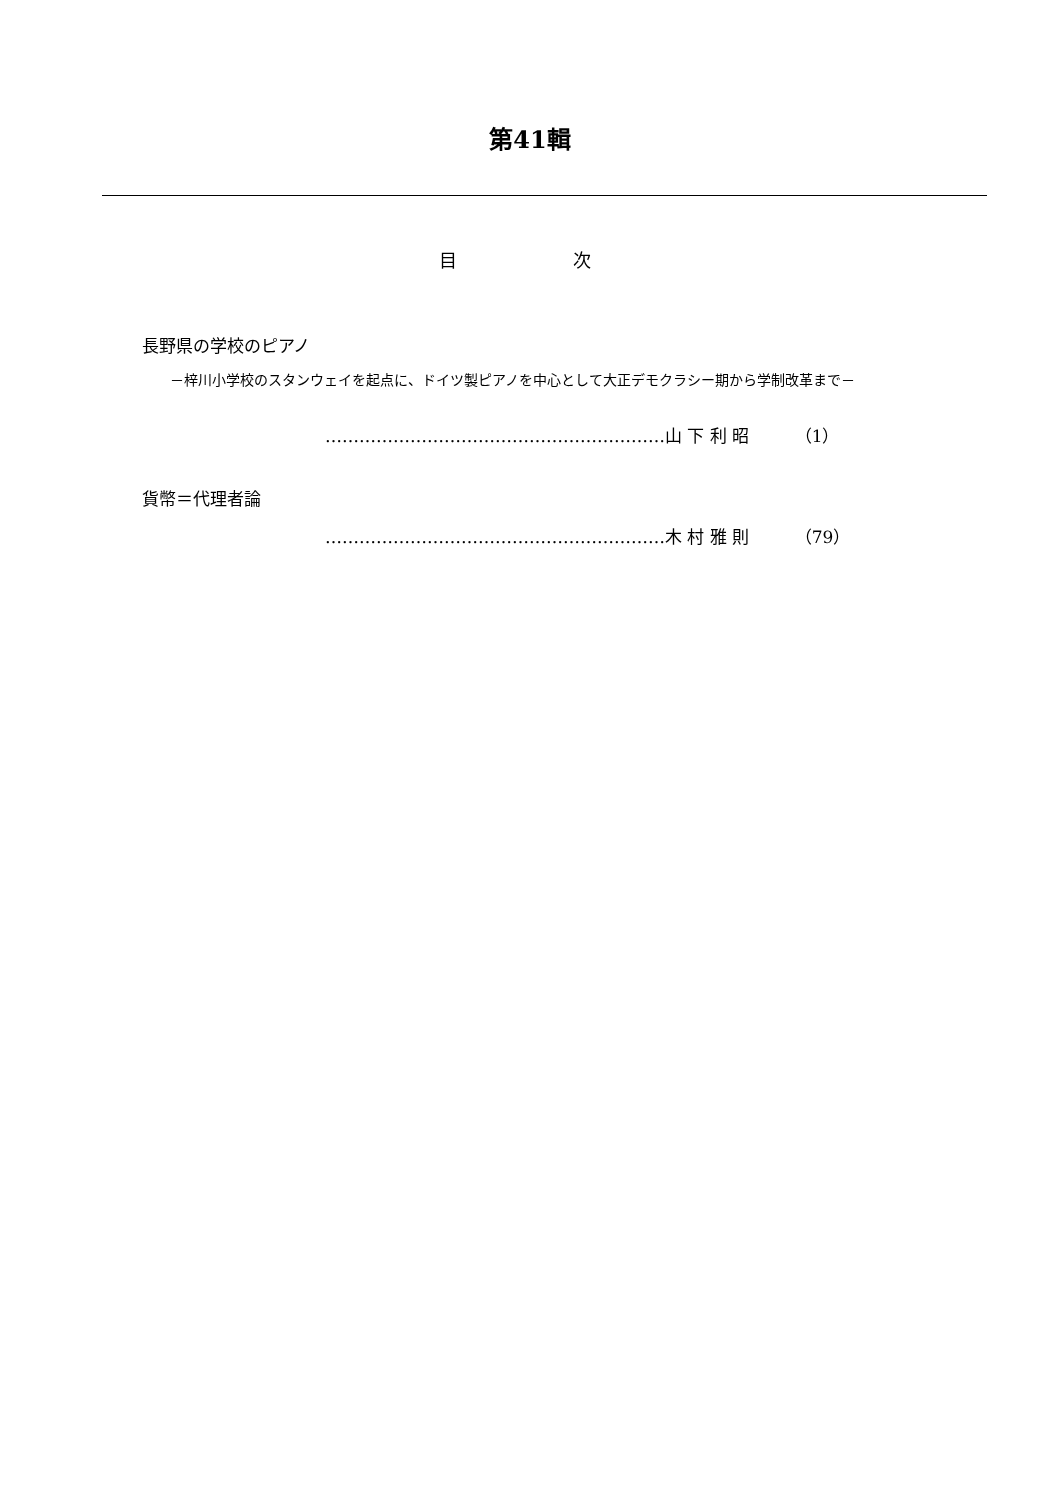第41輯
目 次
長野県の学校のピアノ
－梓川小学校のスタンウェイを起点に、ドイツ製ピアノを中心として大正デモクラシー期から学制改革まで－
……………………………………………………山 下 利 昭 （1）
貨幣＝代理者論
……………………………………………………木 村 雅 則 （79）